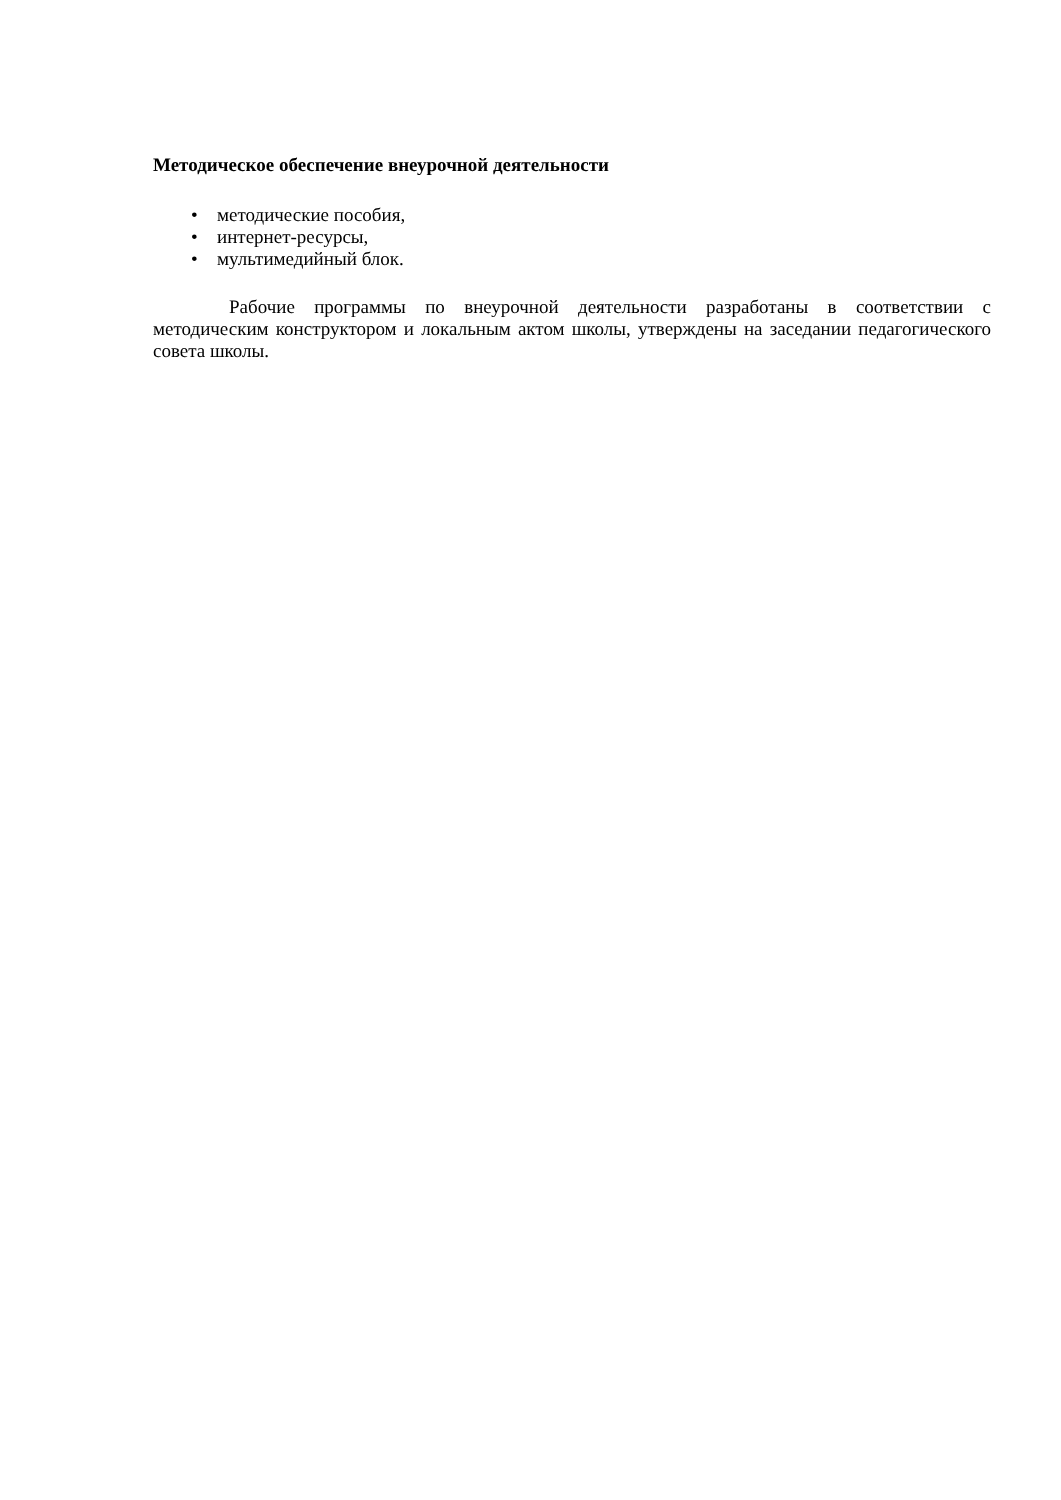Методическое обеспечение внеурочной деятельности
• методические пособия,
• интернет-ресурсы,
• мультимедийный блок.
Рабочие программы по внеурочной деятельности разработаны в соответствии с методическим конструктором и локальным актом школы, утверждены на заседании педагогического совета школы.